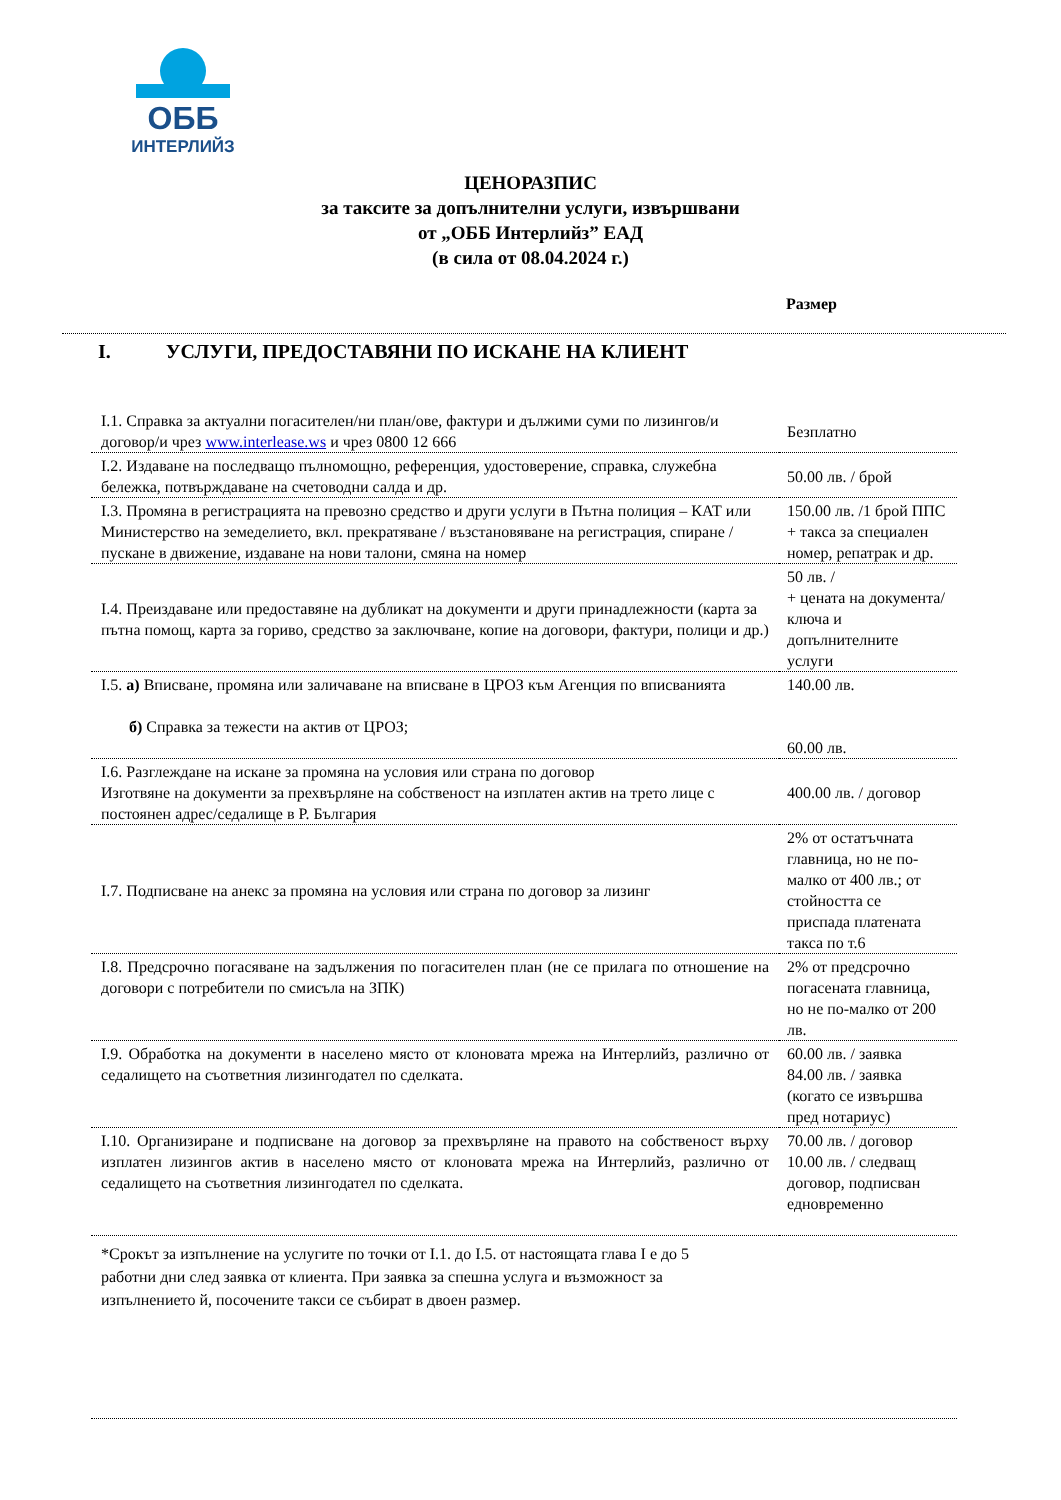ОББ
ИНТЕРЛИЙЗ
ЦЕНОРАЗПИС
за таксите за допълнителни услуги, извършвани
от „ОББ Интерлийз” ЕАД
(в сила от 08.04.2024 г.)
Размер
I. УСЛУГИ, ПРЕДОСТАВЯНИ ПО ИСКАНЕ НА КЛИЕНТ
| I.1. Справка за актуални погасителен/ни план/ове, фактури и дължими суми по лизингов/и договор/и чрез www.interlease.ws и чрез 0800 12 666 | Безплатно |
| I.2. Издаване на последващо пълномощно, референция, удостоверение, справка, служебна бележка, потвърждаване на счетоводни салда и др. | 50.00 лв. / брой |
| I.3. Промяна в регистрацията на превозно средство и други услуги в Пътна полиция – КАТ или Министерство на земеделието, вкл. прекратяване / възстановяване на регистрация, спиране / пускане в движение, издаване на нови талони, смяна на номер | 150.00 лв. /1 брой ППС + такса за специален номер, репатрак и др. |
| I.4. Преиздаване или предоставяне на дубликат на документи и други принадлежности (карта за пътна помощ, карта за гориво, средство за заключване, копие на договори, фактури, полици и др.) | 50 лв. / + цената на документа/ключа и допълнителните услуги |
| I.5. а) Вписване, промяна или заличаване на вписване в ЦРОЗ към Агенция по вписванията б) Справка за тежести на актив от ЦРОЗ; | 140.00 лв. 60.00 лв. |
| I.6. Разглеждане на искане за промяна на условия или страна по договор Изготвяне на документи за прехвърляне на собственост на изплатен актив на трето лице с постоянен адрес/седалище в Р. България | 400.00 лв. / договор |
| I.7. Подписване на анекс за промяна на условия или страна по договор за лизинг | 2% от остатъчната главница, но не по-малко от 400 лв.; от стойността се приспада платената такса по т.6 |
| I.8. Предсрочно погасяване на задължения по погасителен план (не се прилага по отношение на договори с потребители по смисъла на ЗПК) | 2% от предсрочно погасената главница, но не по-малко от 200 лв. |
| I.9. Обработка на документи в населено място от клоновата мрежа на Интерлийз, различно от седалището на съответния лизингодател по сделката. | 60.00 лв. / заявка 84.00 лв. / заявка (когато се извършва пред нотариус) |
| I.10. Организиране и подписване на договор за прехвърляне на правото на собственост върху изплатен лизингов актив в населено място от клоновата мрежа на Интерлийз, различно от седалището на съответния лизингодател по сделката. | 70.00 лв. / договор 10.00 лв. / следващ договор, подписван едновременно |
| *Срокът за изпълнение на услугите по точки от I.1. до I.5. от настоящата глава I е до 5 работни дни след заявка от клиента. При заявка за спешна услуга и възможност за изпълнението й, посочените такси се събират в двоен размер. | |